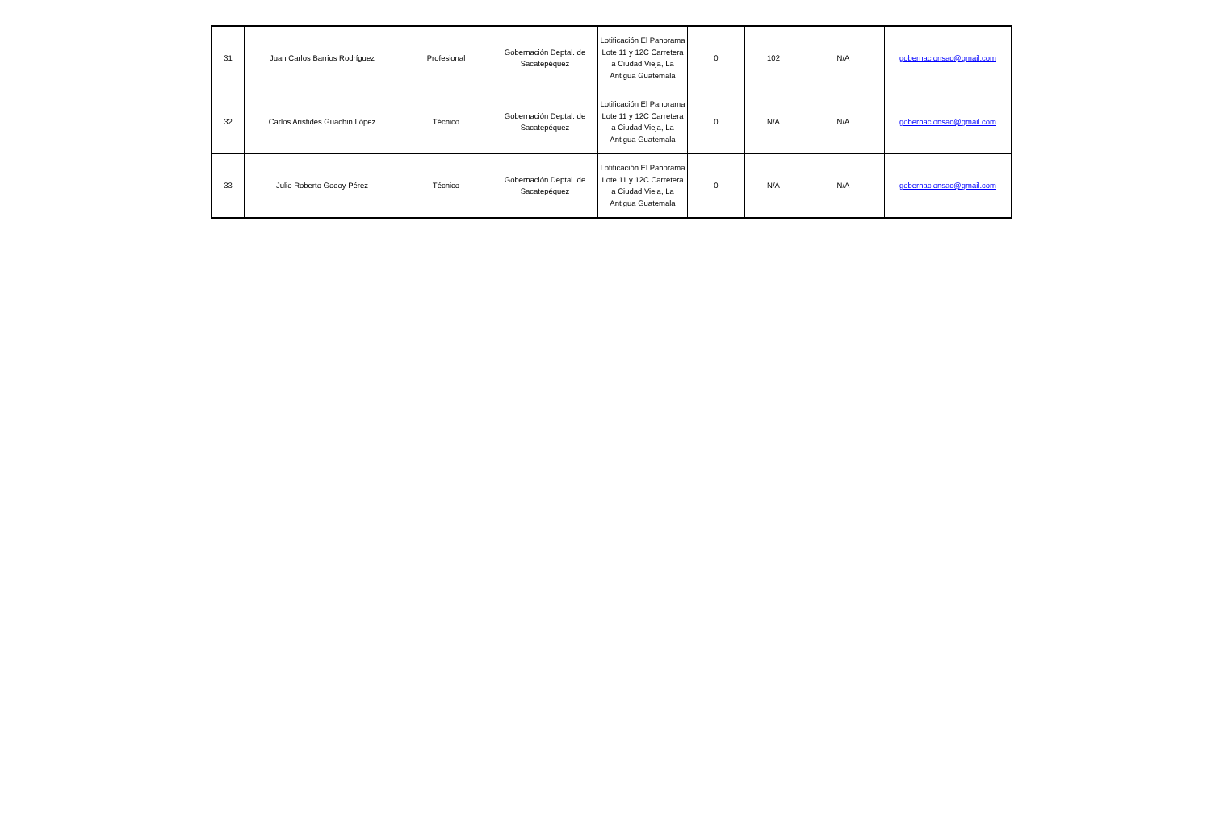| 31 | Juan Carlos Barrios Rodríguez | Profesional | Gobernación Deptal. de Sacatepéquez | Lotificación El Panorama Lote 11 y 12C Carretera a Ciudad Vieja, La Antigua Guatemala | 0 | 102 | N/A | gobernacionsac@gmail.com |
| 32 | Carlos Aristides Guachin López | Técnico | Gobernación Deptal. de Sacatepéquez | Lotificación El Panorama Lote 11 y 12C Carretera a Ciudad Vieja, La Antigua Guatemala | 0 | N/A | N/A | gobernacionsac@gmail.com |
| 33 | Julio Roberto Godoy Pérez | Técnico | Gobernación Deptal. de Sacatepéquez | Lotificación El Panorama Lote 11 y 12C Carretera a Ciudad Vieja, La Antigua Guatemala | 0 | N/A | N/A | gobernacionsac@gmail.com |